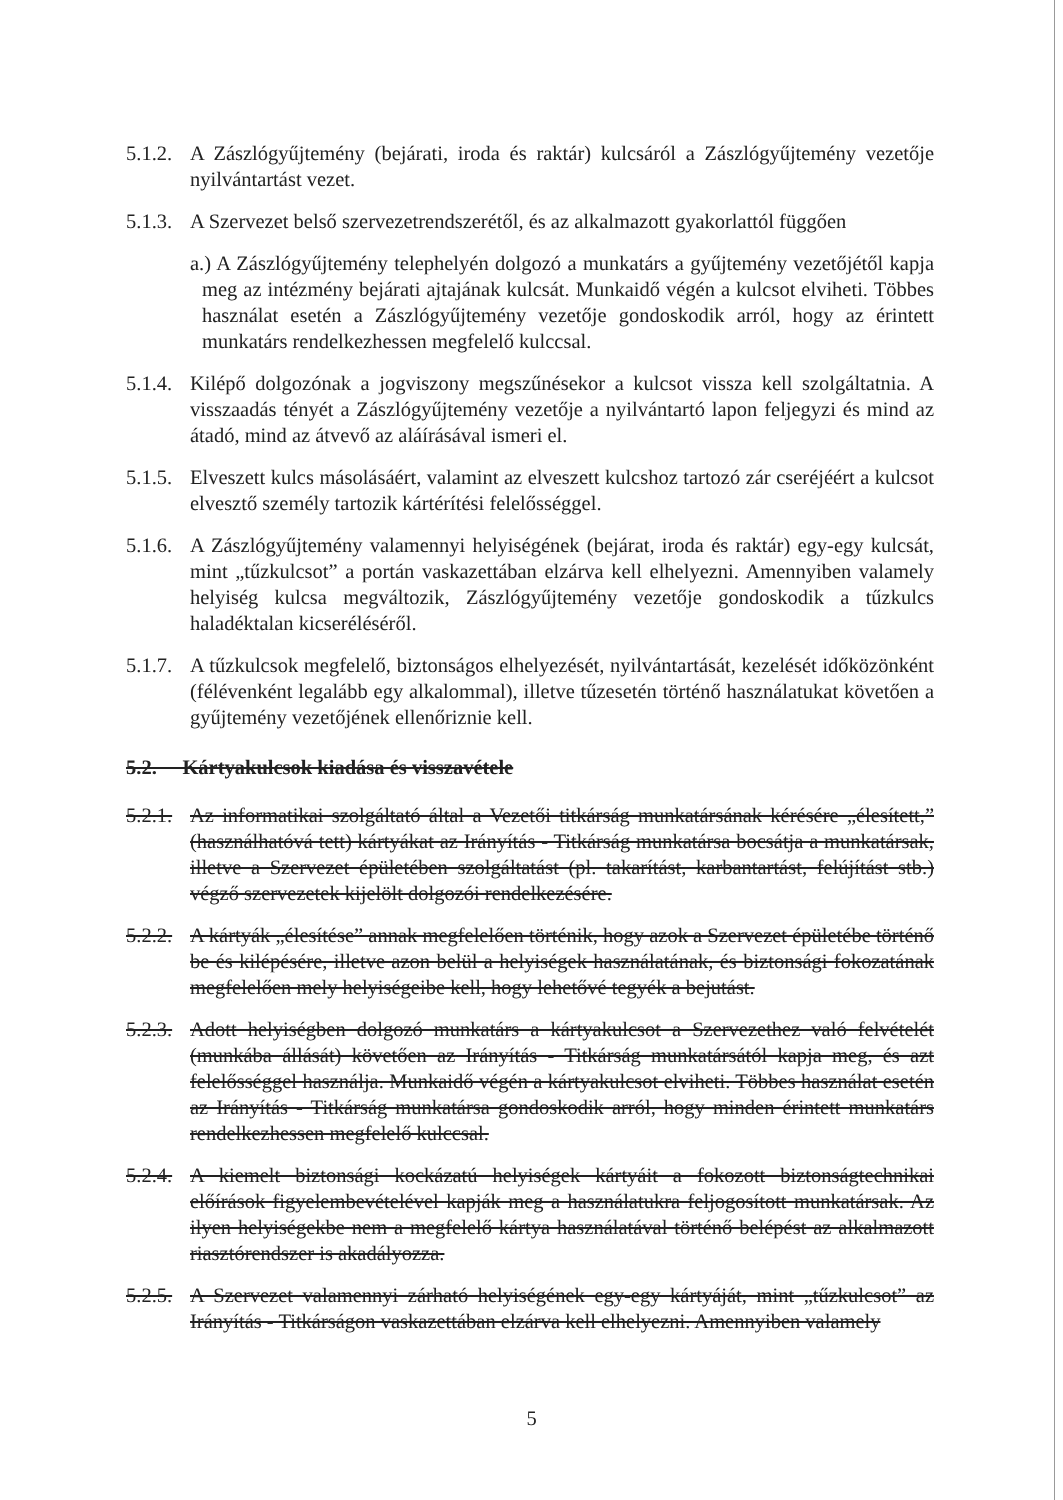5.1.2.
A Zászlógyűjtemény (bejárati, iroda és raktár) kulcsáról a Zászlógyűjtemény vezetője nyilvántartást vezet.
5.1.3.
A Szervezet belső szervezetrendszerétől, és az alkalmazott gyakorlattól függően
a.) A Zászlógyűjtemény telephelyén dolgozó a munkatárs a gyűjtemény vezetőjétől kapja meg az intézmény bejárati ajtajának kulcsát. Munkaidő végén a kulcsot elviheti. Többes használat esetén a Zászlógyűjtemény vezetője gondoskodik arról, hogy az érintett munkatárs rendelkezhessen megfelelő kulccsal.
5.1.4.
Kilépő dolgozónak a jogviszony megszűnésekor a kulcsot vissza kell szolgáltatnia. A visszaadás tényét a Zászlógyűjtemény vezetője a nyilvántartó lapon feljegyzi és mind az átadó, mind az átvevő az aláírásával ismeri el.
5.1.5.
Elveszett kulcs másolásáért, valamint az elveszett kulcshoz tartozó zár cseréjéért a kulcsot elvesztő személy tartozik kártérítési felelősséggel.
5.1.6.
A Zászlógyűjtemény valamennyi helyiségének (bejárat, iroda és raktár) egy-egy kulcsát, mint „tűzkulcsot” a portán vaskazettában elzárva kell elhelyezni. Amennyiben valamely helyiség kulcsa megváltozik, Zászlógyűjtemény vezetője gondoskodik a tűzkulcs haladéktalan kicseréléséről.
5.1.7.
A tűzkulcsok megfelelő, biztonságos elhelyezését, nyilvántartását, kezelését időközönként (félévenként legalább egy alkalommal), illetve tűzesetén történő használatukat követően a gyűjtemény vezetőjének ellenőriznie kell.
5.2. Kártyakulcsok kiadása és visszavétele
5.2.1.
Az informatikai szolgáltató által a Vezetői titkárság munkatársának kérésére „élesített,” (használhatóvá tett) kártyákat az Irányítás - Titkárság munkatársa bocsátja a munkatársak, illetve a Szervezet épületében szolgáltatást (pl. takarítást, karbantartást, felújítást stb.) végző szervezetek kijelölt dolgozói rendelkezésére.
5.2.2.
A kártyák „élesítése” annak megfelelően történik, hogy azok a Szervezet épületébe történő be és kilépésére, illetve azon belül a helyiségek használatának, és biztonsági fokozatának megfelelően mely helyiségeibe kell, hogy lehetővé tegyék a bejutást.
5.2.3.
Adott helyiségben dolgozó munkatárs a kártyakulcsot a Szervezethez való felvételét (munkába állását) követően az Irányítás - Titkárság munkatársától kapja meg, és azt felelősséggel használja. Munkaidő végén a kártyakulcsot elviheti. Többes használat esetén az Irányítás - Titkárság munkatársa gondoskodik arról, hogy minden érintett munkatárs rendelkezhessen megfelelő kulccsal.
5.2.4.
A kiemelt biztonsági kockázatú helyiségek kártyáit a fokozott biztonságtechnikai előírások figyelembevételével kapják meg a használatukra feljogosított munkatársak. Az ilyen helyiségekbe nem a megfelelő kártya használatával történő belépést az alkalmazott riasztórendszer is akadályozza.
5.2.5.
A Szervezet valamennyi zárható helyiségének egy-egy kártyáját, mint „tűzkulcsot” az Irányítás - Titkárságon vaskazettában elzárva kell elhelyezni. Amennyiben valamely
5